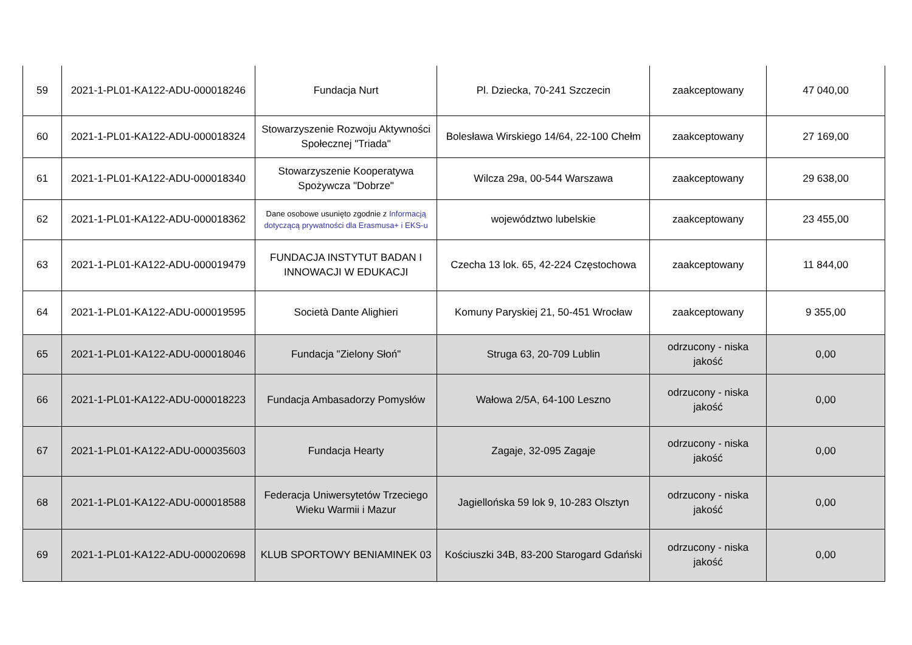| 59 | 2021-1-PL01-KA122-ADU-000018246 | Fundacja Nurt | Pl. Dziecka, 70-241 Szczecin | zaakceptowany | 47 040,00 |
| 60 | 2021-1-PL01-KA122-ADU-000018324 | Stowarzyszenie Rozwoju Aktywności Społecznej "Triada" | Bolesława Wirskiego 14/64, 22-100 Chełm | zaakceptowany | 27 169,00 |
| 61 | 2021-1-PL01-KA122-ADU-000018340 | Stowarzyszenie Kooperatywa Spożywcza "Dobrze" | Wilcza 29a, 00-544 Warszawa | zaakceptowany | 29 638,00 |
| 62 | 2021-1-PL01-KA122-ADU-000018362 | Dane osobowe usunięto zgodnie z Informacją dotyczącą prywatności dla Erasmusa+ i EKS-u | województwo lubelskie | zaakceptowany | 23 455,00 |
| 63 | 2021-1-PL01-KA122-ADU-000019479 | FUNDACJA INSTYTUT BADAN I INNOWACJI W EDUKACJI | Czecha 13 lok. 65, 42-224 Częstochowa | zaakceptowany | 11 844,00 |
| 64 | 2021-1-PL01-KA122-ADU-000019595 | Società Dante Alighieri | Komuny Paryskiej 21, 50-451 Wrocław | zaakceptowany | 9 355,00 |
| 65 | 2021-1-PL01-KA122-ADU-000018046 | Fundacja "Zielony Słoń" | Struga 63, 20-709 Lublin | odrzucony - niska jakość | 0,00 |
| 66 | 2021-1-PL01-KA122-ADU-000018223 | Fundacja Ambasadorzy Pomysłów | Wałowa 2/5A, 64-100 Leszno | odrzucony - niska jakość | 0,00 |
| 67 | 2021-1-PL01-KA122-ADU-000035603 | Fundacja Hearty | Zagaje, 32-095 Zagaje | odrzucony - niska jakość | 0,00 |
| 68 | 2021-1-PL01-KA122-ADU-000018588 | Federacja Uniwersytetów Trzeciego Wieku Warmii i Mazur | Jagiellońska 59 lok 9, 10-283 Olsztyn | odrzucony - niska jakość | 0,00 |
| 69 | 2021-1-PL01-KA122-ADU-000020698 | KLUB SPORTOWY BENIAMINEK 03 | Kościuszki 34B, 83-200 Starogard Gdański | odrzucony - niska jakość | 0,00 |